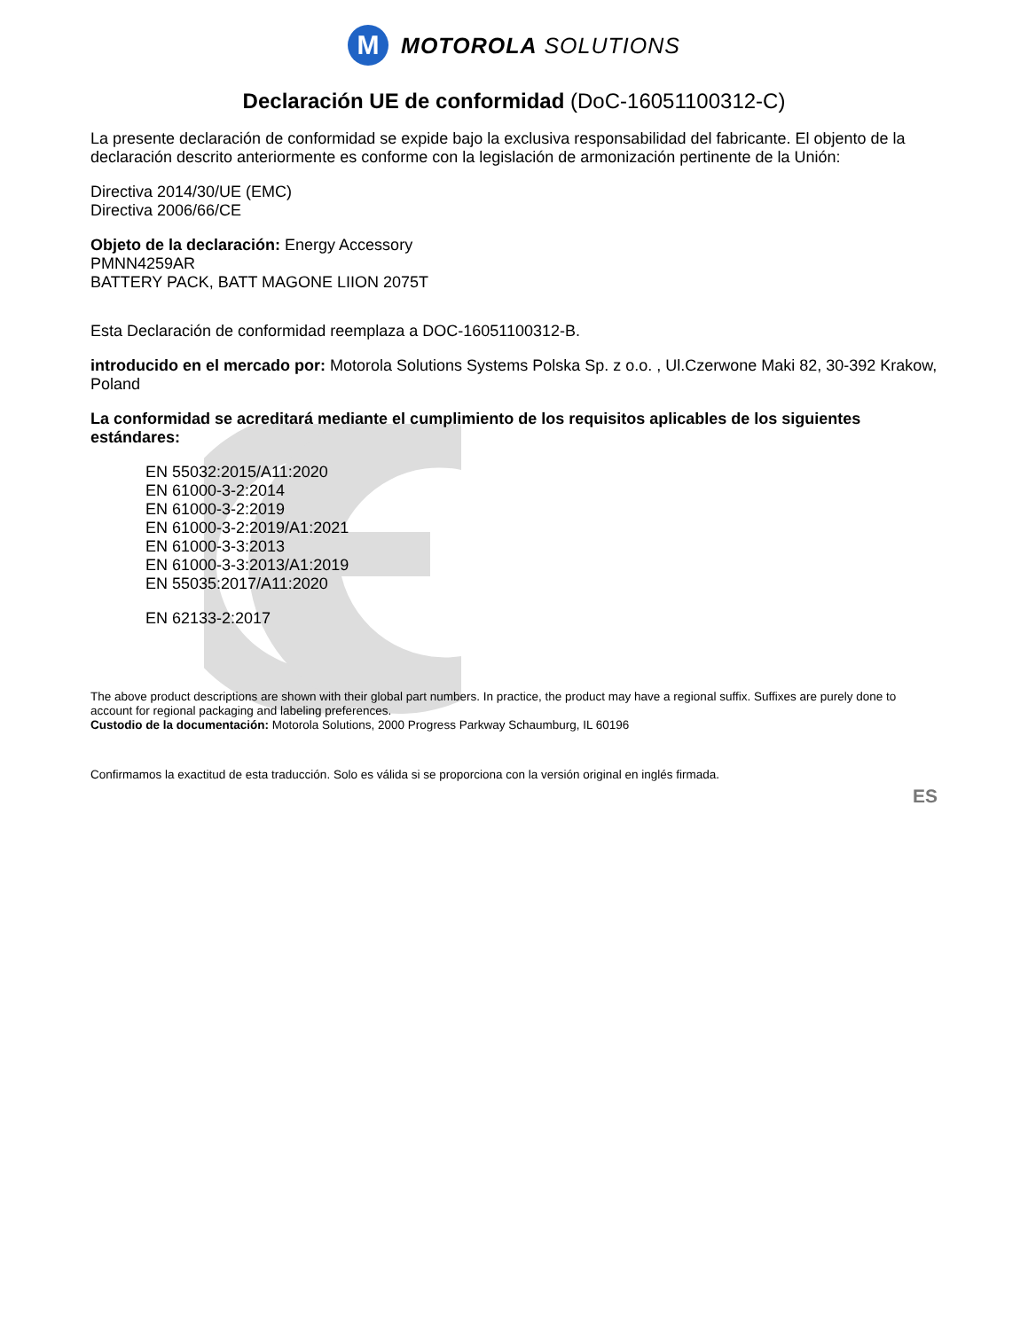M
MOTOROLA SOLUTIONS
Declaración UE de conformidad (DoC-16051100312-C)
La presente declaración de conformidad se expide bajo la exclusiva responsabilidad del fabricante. El objento de la declaración descrito anteriormente es conforme con la legislación de armonización pertinente de la Unión:
Directiva 2014/30/UE (EMC)
Directiva 2006/66/CE
Objeto de la declaración: Energy Accessory
PMNN4259AR
BATTERY PACK, BATT MAGONE LIION 2075T
Esta Declaración de conformidad reemplaza a DOC-16051100312-B.
introducido en el mercado por: Motorola Solutions Systems Polska Sp. z o.o. , Ul.Czerwone Maki 82, 30-392 Krakow, Poland
La conformidad se acreditará mediante el cumplimiento de los requisitos aplicables de los siguientes estándares:
EN 55032:2015/A11:2020
EN 61000-3-2:2014
EN 61000-3-2:2019
EN 61000-3-2:2019/A1:2021
EN 61000-3-3:2013
EN 61000-3-3:2013/A1:2019
EN 55035:2017/A11:2020
EN 62133-2:2017
The above product descriptions are shown with their global part numbers. In practice, the product may have a regional suffix. Suffixes are purely done to account for regional packaging and labeling preferences.
Custodio de la documentación: Motorola Solutions, 2000 Progress Parkway Schaumburg, IL 60196
Confirmamos la exactitud de esta traducción. Solo es válida si se proporciona con la versión original en inglés firmada.
ES